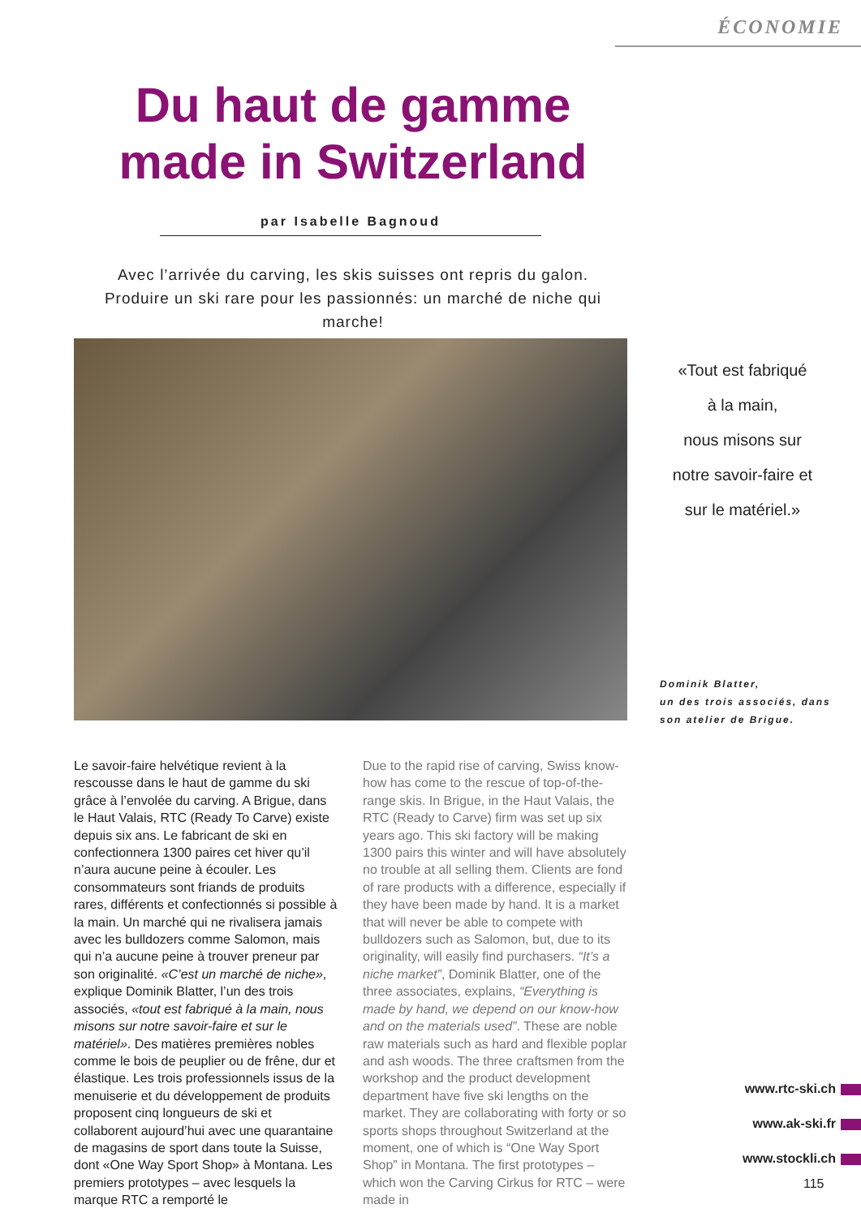ÉCONOMIE
Du haut de gamme made in Switzerland
par Isabelle Bagnoud
Avec l’arrivée du carving, les skis suisses ont repris du galon.
Produire un ski rare pour les passionnés: un marché de niche qui marche!
«Tout est fabriqué
à la main,
nous misons sur
notre savoir-faire et
sur le matériel.»
Dominik Blatter,
un des trois associés, dans
son atelier de Brigue.
Le savoir-faire helvétique revient à la rescousse dans le haut de gamme du ski grâce à l’envolée du carving. A Brigue, dans le Haut Valais, RTC (Ready To Carve) existe depuis six ans. Le fabricant de ski en confectionnera 1300 paires cet hiver qu’il n’aura aucune peine à écouler. Les consommateurs sont friands de produits rares, différents et confectionnés si possible à la main. Un marché qui ne rivalisera jamais avec les bulldozers comme Salomon, mais qui n’a aucune peine à trouver preneur par son originalité. «C’est un marché de niche», explique Dominik Blatter, l’un des trois associés, «tout est fabriqué à la main, nous misons sur notre savoir-faire et sur le matériel». Des matières premières nobles comme le bois de peuplier ou de frêne, dur et élastique. Les trois professionnels issus de la menuiserie et du développement de produits proposent cinq longueurs de ski et collaborent aujourd’hui avec une quarantaine de magasins de sport dans toute la Suisse, dont «One Way Sport Shop» à Montana. Les premiers prototypes – avec lesquels la marque RTC a remporté le
Due to the rapid rise of carving, Swiss know-how has come to the rescue of top-of-the-range skis. In Brigue, in the Haut Valais, the RTC (Ready to Carve) firm was set up six years ago. This ski factory will be making 1300 pairs this winter and will have absolutely no trouble at all selling them. Clients are fond of rare products with a difference, especially if they have been made by hand. It is a market that will never be able to compete with bulldozers such as Salomon, but, due to its originality, will easily find purchasers. “It’s a niche market”, Dominik Blatter, one of the three associates, explains, “Everything is made by hand, we depend on our know-how and on the materials used”. These are noble raw materials such as hard and flexible poplar and ash woods. The three craftsmen from the workshop and the product development department have five ski lengths on the market. They are collaborating with forty or so sports shops throughout Switzerland at the moment, one of which is “One Way Sport Shop” in Montana. The first prototypes – which won the Carving Cirkus for RTC – were made in
www.rtc-ski.ch
www.ak-ski.fr
www.stockli.ch
115